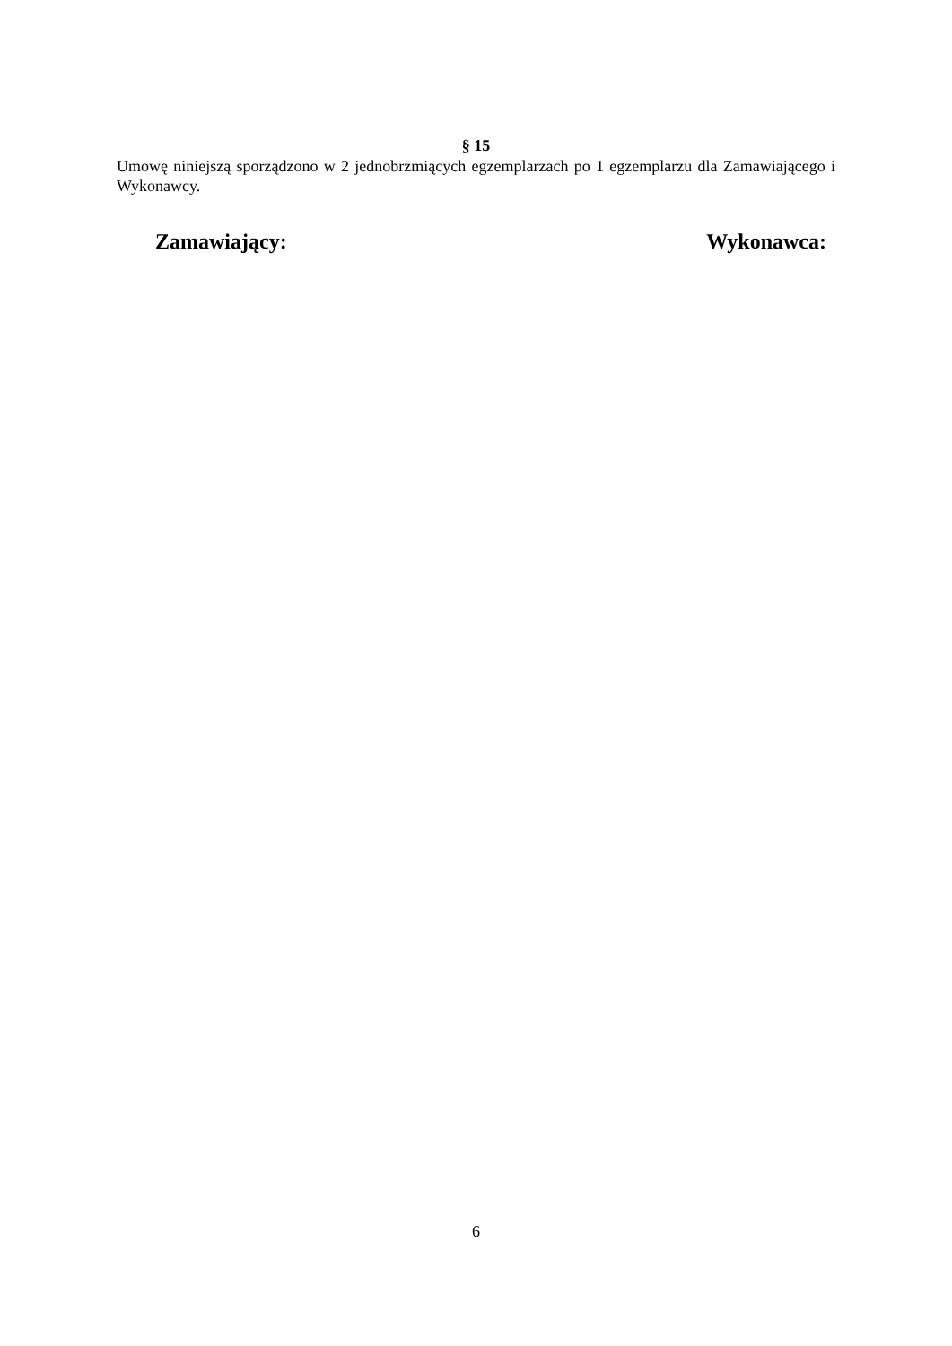§ 15
Umowę niniejszą sporządzono w 2 jednobrzmiących egzemplarzach po 1 egzemplarzu dla Zamawiającego i Wykonawcy.
Zamawiający: Wykonawca:
6